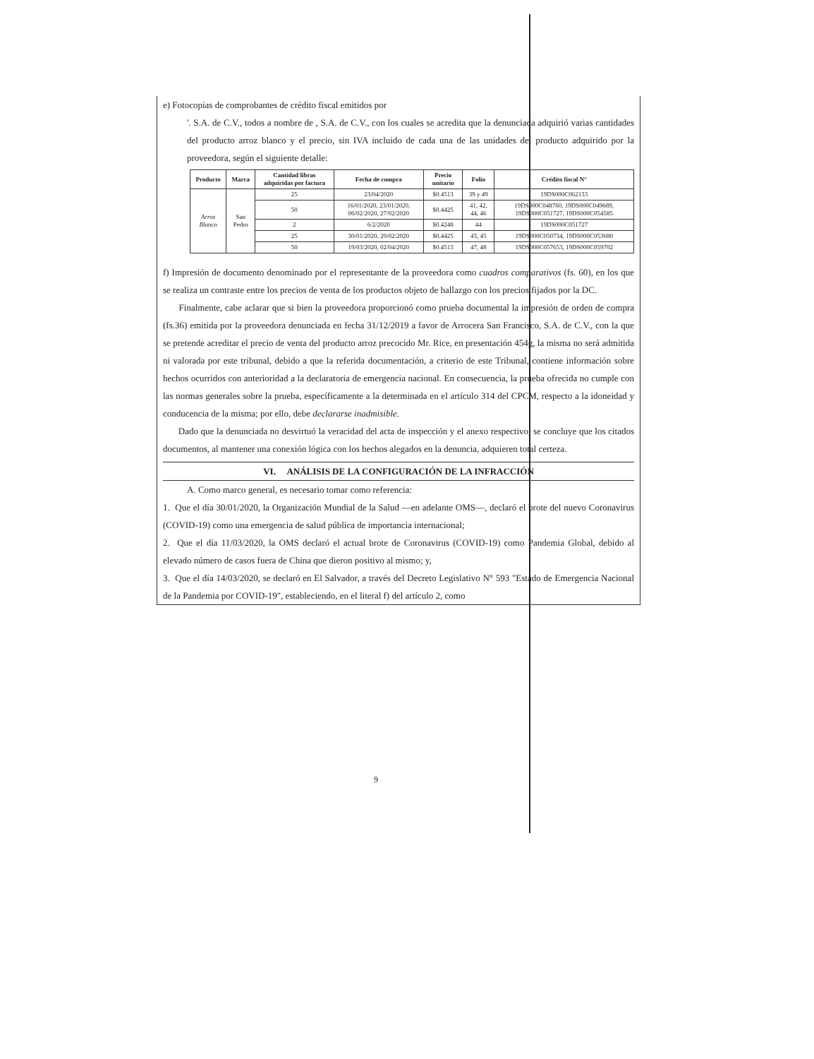e) Fotocopias de comprobantes de crédito fiscal emitidos por
'. S.A. de C.V., todos a nombre de , S.A. de C.V., con los cuales se acredita que la denunciada adquirió varias cantidades del producto arroz blanco y el precio, sin IVA incluido de cada una de las unidades del producto adquirido por la proveedora, según el siguiente detalle:
| Producto | Marca | Cantidad libras adquiridas por factura | Fecha de compra | Precio unitario | Folio | Crédito fiscal N° |
| --- | --- | --- | --- | --- | --- | --- |
| Arroz Blanco | San Pedro | 25 | 23/04/2020 | $0.4513 | 39 y 49 | 19DS000C062133 |
| | | 50 | 16/01/2020, 23/01/2020, 06/02/2020, 27/02/2020 | $0.4425 | 41, 42, 44, 46 | 19DS000C048760, 19DS000C049689, 19DS000C051727, 19DS000C054585 |
| | | 2 | 6/2/2020 | $0.4248 | 44 | 19DS000C051727 |
| | | 25 | 30/01/2020, 20/02/2020 | $0.4425 | 43, 45 | 19DS000C050734, 19DS000C053680 |
| | | 50 | 19/03/2020, 02/04/2020 | $0.4513 | 47, 48 | 19DS000C057653, 19DS000C059702 |
f) Impresión de documento denominado por el representante de la proveedora como cuadros comparativos (fs. 60), en los que se realiza un contraste entre los precios de venta de los productos objeto de hallazgo con los precios fijados por la DC.
Finalmente, cabe aclarar que si bien la proveedora proporcionó como prueba documental la impresión de orden de compra (fs.36) emitida por la proveedora denunciada en fecha 31/12/2019 a favor de Arrocera San Francisco, S.A. de C.V., con la que se pretende acreditar el precio de venta del producto arroz precocido Mr. Rice, en presentación 454g, la misma no será admitida ni valorada por este tribunal, debido a que la referida documentación, a criterio de este Tribunal, contiene información sobre hechos ocurridos con anterioridad a la declaratoria de emergencia nacional. En consecuencia, la prueba ofrecida no cumple con las normas generales sobre la prueba, específicamente a la determinada en el artículo 314 del CPCM, respecto a la idoneidad y conducencia de la misma; por ello, debe declararse inadmisible.
Dado que la denunciada no desvirtuó la veracidad del acta de inspección y el anexo respectivo, se concluye que los citados documentos, al mantener una conexión lógica con los hechos alegados en la denuncia, adquieren total certeza.
VI. ANÁLISIS DE LA CONFIGURACIÓN DE LA INFRACCIÓN
A. Como marco general, es necesario tomar como referencia:
1. Que el día 30/01/2020, la Organización Mundial de la Salud —en adelante OMS—, declaró el brote del nuevo Coronavirus (COVID-19) como una emergencia de salud pública de importancia internacional;
2. Que el día 11/03/2020, la OMS declaró el actual brote de Coronavirus (COVID-19) como Pandemia Global, debido al elevado número de casos fuera de China que dieron positivo al mismo; y,
3. Que el día 14/03/2020, se declaró en El Salvador, a través del Decreto Legislativo N° 593 "Estado de Emergencia Nacional de la Pandemia por COVID-19", estableciendo, en el literal f) del artículo 2, como
9